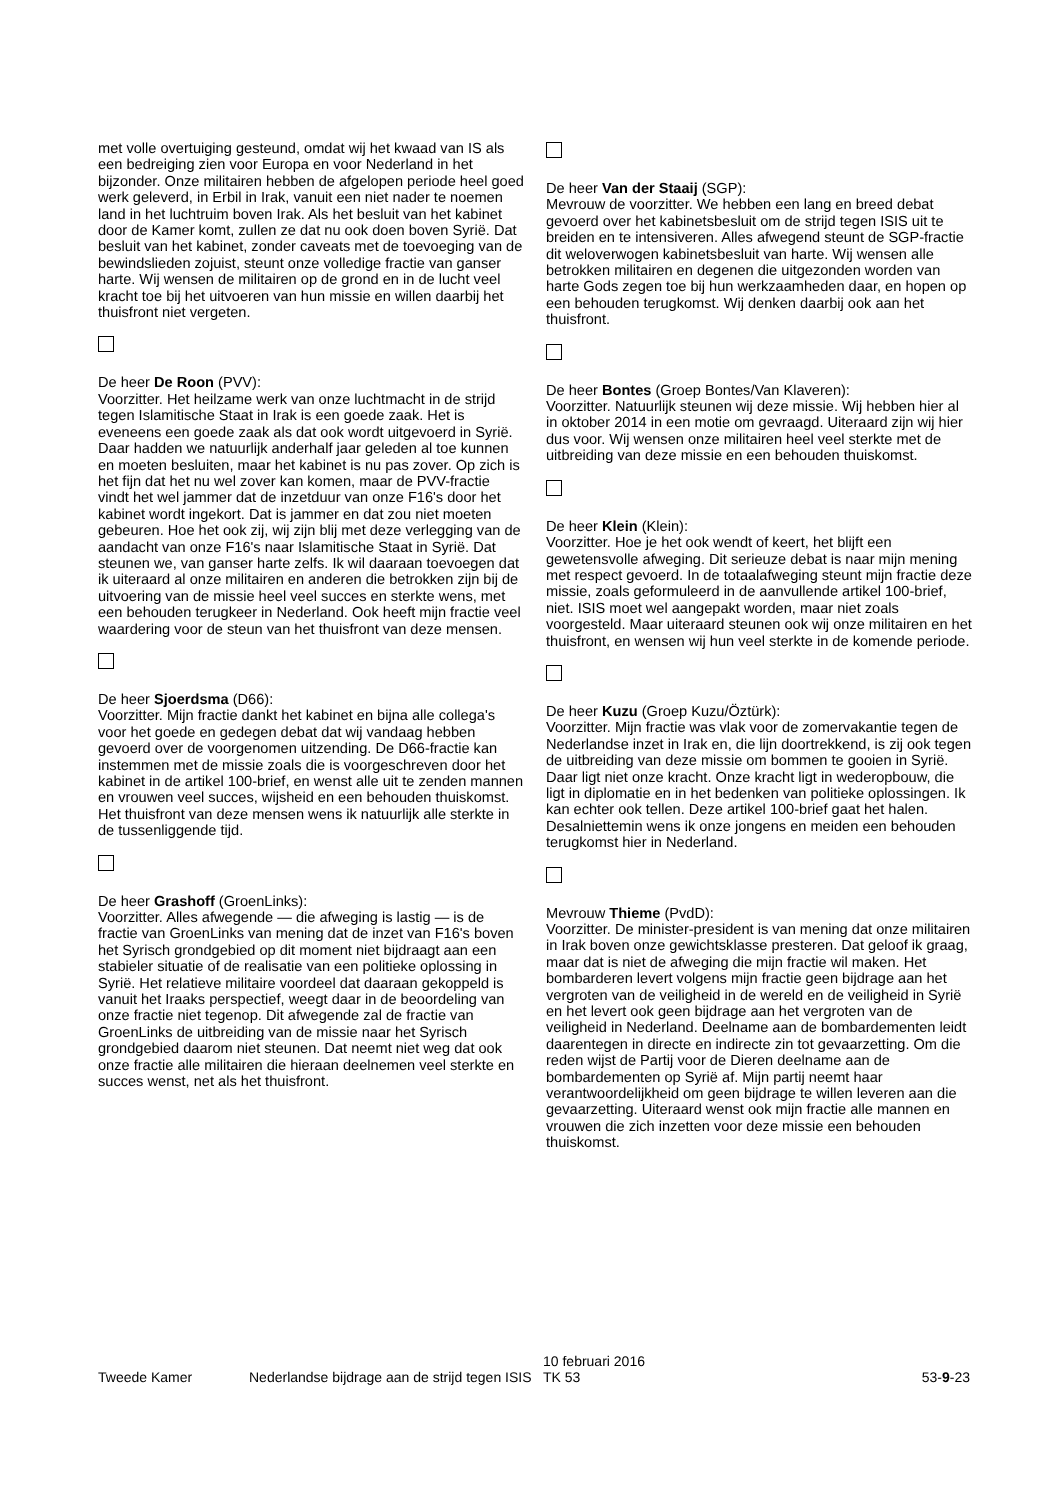met volle overtuiging gesteund, omdat wij het kwaad van IS als een bedreiging zien voor Europa en voor Nederland in het bijzonder. Onze militairen hebben de afgelopen periode heel goed werk geleverd, in Erbil in Irak, vanuit een niet nader te noemen land in het luchtruim boven Irak. Als het besluit van het kabinet door de Kamer komt, zullen ze dat nu ook doen boven Syrië. Dat besluit van het kabinet, zonder caveats met de toevoeging van de bewindslieden zojuist, steunt onze volledige fractie van ganser harte. Wij wensen de militairen op de grond en in de lucht veel kracht toe bij het uitvoeren van hun missie en willen daarbij het thuisfront niet vergeten.
De heer De Roon (PVV):
Voorzitter. Het heilzame werk van onze luchtmacht in de strijd tegen Islamitische Staat in Irak is een goede zaak. Het is eveneens een goede zaak als dat ook wordt uitgevoerd in Syrië. Daar hadden we natuurlijk anderhalf jaar geleden al toe kunnen en moeten besluiten, maar het kabinet is nu pas zover. Op zich is het fijn dat het nu wel zover kan komen, maar de PVV-fractie vindt het wel jammer dat de inzetduur van onze F16's door het kabinet wordt ingekort. Dat is jammer en dat zou niet moeten gebeuren. Hoe het ook zij, wij zijn blij met deze verlegging van de aandacht van onze F16's naar Islamitische Staat in Syrië. Dat steunen we, van ganser harte zelfs. Ik wil daaraan toevoegen dat ik uiteraard al onze militairen en anderen die betrokken zijn bij de uitvoering van de missie heel veel succes en sterkte wens, met een behouden terugkeer in Nederland. Ook heeft mijn fractie veel waardering voor de steun van het thuisfront van deze mensen.
De heer Sjoerdsma (D66):
Voorzitter. Mijn fractie dankt het kabinet en bijna alle collega's voor het goede en gedegen debat dat wij vandaag hebben gevoerd over de voorgenomen uitzending. De D66-fractie kan instemmen met de missie zoals die is voorgeschreven door het kabinet in de artikel 100-brief, en wenst alle uit te zenden mannen en vrouwen veel succes, wijsheid en een behouden thuiskomst. Het thuisfront van deze mensen wens ik natuurlijk alle sterkte in de tussenliggende tijd.
De heer Grashoff (GroenLinks):
Voorzitter. Alles afwegende — die afweging is lastig — is de fractie van GroenLinks van mening dat de inzet van F16's boven het Syrisch grondgebied op dit moment niet bijdraagt aan een stabieler situatie of de realisatie van een politieke oplossing in Syrië. Het relatieve militaire voordeel dat daaraan gekoppeld is vanuit het Iraaks perspectief, weegt daar in de beoordeling van onze fractie niet tegenop. Dit afwegende zal de fractie van GroenLinks de uitbreiding van de missie naar het Syrisch grondgebied daarom niet steunen. Dat neemt niet weg dat ook onze fractie alle militairen die hieraan deelnemen veel sterkte en succes wenst, net als het thuisfront.
De heer Van der Staaij (SGP):
Mevrouw de voorzitter. We hebben een lang en breed debat gevoerd over het kabinetsbesluit om de strijd tegen ISIS uit te breiden en te intensiveren. Alles afwegend steunt de SGP-fractie dit weloverwogen kabinetsbesluit van harte. Wij wensen alle betrokken militairen en degenen die uitgezonden worden van harte Gods zegen toe bij hun werkzaamheden daar, en hopen op een behouden terugkomst. Wij denken daarbij ook aan het thuisfront.
De heer Bontes (Groep Bontes/Van Klaveren):
Voorzitter. Natuurlijk steunen wij deze missie. Wij hebben hier al in oktober 2014 in een motie om gevraagd. Uiteraard zijn wij hier dus voor. Wij wensen onze militairen heel veel sterkte met de uitbreiding van deze missie en een behouden thuiskomst.
De heer Klein (Klein):
Voorzitter. Hoe je het ook wendt of keert, het blijft een gewetensvolle afweging. Dit serieuze debat is naar mijn mening met respect gevoerd. In de totaalafweging steunt mijn fractie deze missie, zoals geformuleerd in de aanvullende artikel 100-brief, niet. ISIS moet wel aangepakt worden, maar niet zoals voorgesteld. Maar uiteraard steunen ook wij onze militairen en het thuisfront, en wensen wij hun veel sterkte in de komende periode.
De heer Kuzu (Groep Kuzu/Öztürk):
Voorzitter. Mijn fractie was vlak voor de zomervakantie tegen de Nederlandse inzet in Irak en, die lijn doortrekkend, is zij ook tegen de uitbreiding van deze missie om bommen te gooien in Syrië. Daar ligt niet onze kracht. Onze kracht ligt in wederopbouw, die ligt in diplomatie en in het bedenken van politieke oplossingen. Ik kan echter ook tellen. Deze artikel 100-brief gaat het halen. Desalniettemin wens ik onze jongens en meiden een behouden terugkomst hier in Nederland.
Mevrouw Thieme (PvdD):
Voorzitter. De minister-president is van mening dat onze militairen in Irak boven onze gewichtsklasse presteren. Dat geloof ik graag, maar dat is niet de afweging die mijn fractie wil maken. Het bombarderen levert volgens mijn fractie geen bijdrage aan het vergroten van de veiligheid in de wereld en de veiligheid in Syrië en het levert ook geen bijdrage aan het vergroten van de veiligheid in Nederland. Deelname aan de bombardementen leidt daarentegen in directe en indirecte zin tot gevaarzetting. Om die reden wijst de Partij voor de Dieren deelname aan de bombardementen op Syrië af. Mijn partij neemt haar verantwoordelijkheid om geen bijdrage te willen leveren aan die gevaarzetting. Uiteraard wenst ook mijn fractie alle mannen en vrouwen die zich inzetten voor deze missie een behouden thuiskomst.
Tweede Kamer
Nederlandse bijdrage aan de strijd tegen ISIS
10 februari 2016
TK 53
53-9-23